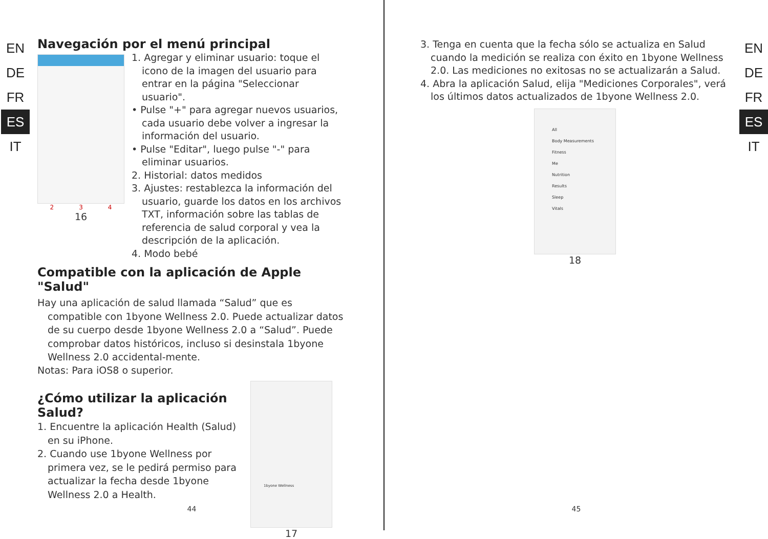EN
DE
FR
ES
IT
Navegación por el menú principal
2 3 4
16
1. Agregar y eliminar usuario: toque el icono de la imagen del usuario para entrar en la página "Seleccionar usuario".
• Pulse "+" para agregar nuevos usuarios, cada usuario debe volver a ingresar la información del usuario.
• Pulse "Editar", luego pulse "-" para eliminar usuarios.
2. Historial: datos medidos
3. Ajustes: restablezca la información del usuario, guarde los datos en los archivos TXT, información sobre las tablas de referencia de salud corporal y vea la descripción de la aplicación.
4. Modo bebé
Compatible con la aplicación de Apple "Salud"
Hay una aplicación de salud llamada “Salud” que es compatible con 1byone Wellness 2.0. Puede actualizar datos de su cuerpo desde 1byone Wellness 2.0 a “Salud”. Puede comprobar datos históricos, incluso si desinstala 1byone Wellness 2.0 accidental-mente.
Notas: Para iOS8 o superior.
¿Cómo utilizar la aplicación Salud?
1. Encuentre la aplicación Health (Salud) en su iPhone.
2. Cuando use 1byone Wellness por primera vez, se le pedirá permiso para actualizar la fecha desde 1byone Wellness 2.0 a Health.
1byone Wellness
17
44
3. Tenga en cuenta que la fecha sólo se actualiza en Salud cuando la medición se realiza con éxito en 1byone Wellness 2.0. Las mediciones no exitosas no se actualizarán a Salud.
4. Abra la aplicación Salud, elija "Mediciones Corporales", verá los últimos datos actualizados de 1byone Wellness 2.0.
All
Body Measurements
Fitness
Me
Nutrition
Results
Sleep
Vitals
18
EN
DE
FR
ES
IT
45